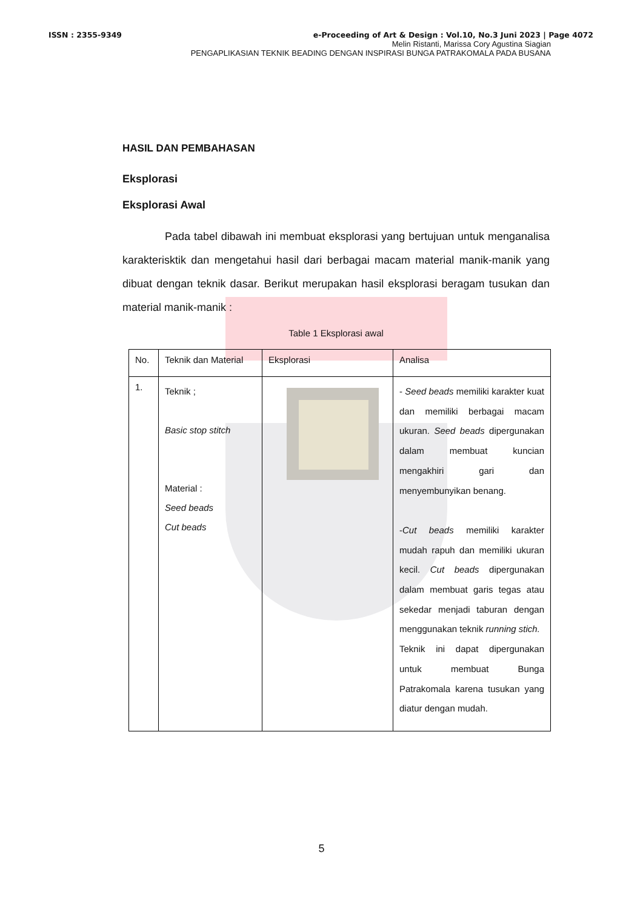ISSN : 2355-9349 e-Proceeding of Art & Design : Vol.10, No.3 Juni 2023 | Page 4072
Melin Ristanti, Marissa Cory Agustina Siagian
PENGAPLIKASIAN TEKNIK BEADING DENGAN INSPIRASI BUNGA PATRAKOMALA PADA BUSANA
HASIL DAN PEMBAHASAN
Eksplorasi
Eksplorasi Awal
Pada tabel dibawah ini membuat eksplorasi yang bertujuan untuk menganalisa karakterisktik dan mengetahui hasil dari berbagai macam material manik-manik yang dibuat dengan teknik dasar. Berikut merupakan hasil eksplorasi beragam tusukan dan material manik-manik :
Table 1 Eksplorasi awal
| No. | Teknik dan Material | Eksplorasi | Analisa |
| --- | --- | --- | --- |
| 1. | Teknik ; Basic stop stitch Material : Seed beads Cut beads | | - Seed beads memiliki karakter kuat dan memiliki berbagai macam ukuran. Seed beads dipergunakan dalam membuat kuncian mengakhiri gari dan menyembunyikan benang. - Cut beads memiliki karakter mudah rapuh dan memiliki ukuran kecil. Cut beads dipergunakan dalam membuat garis tegas atau sekedar menjadi taburan dengan menggunakan teknik running stich. Teknik ini dapat dipergunakan untuk membuat Bunga Patrakomala karena tusukan yang diatur dengan mudah. |
5